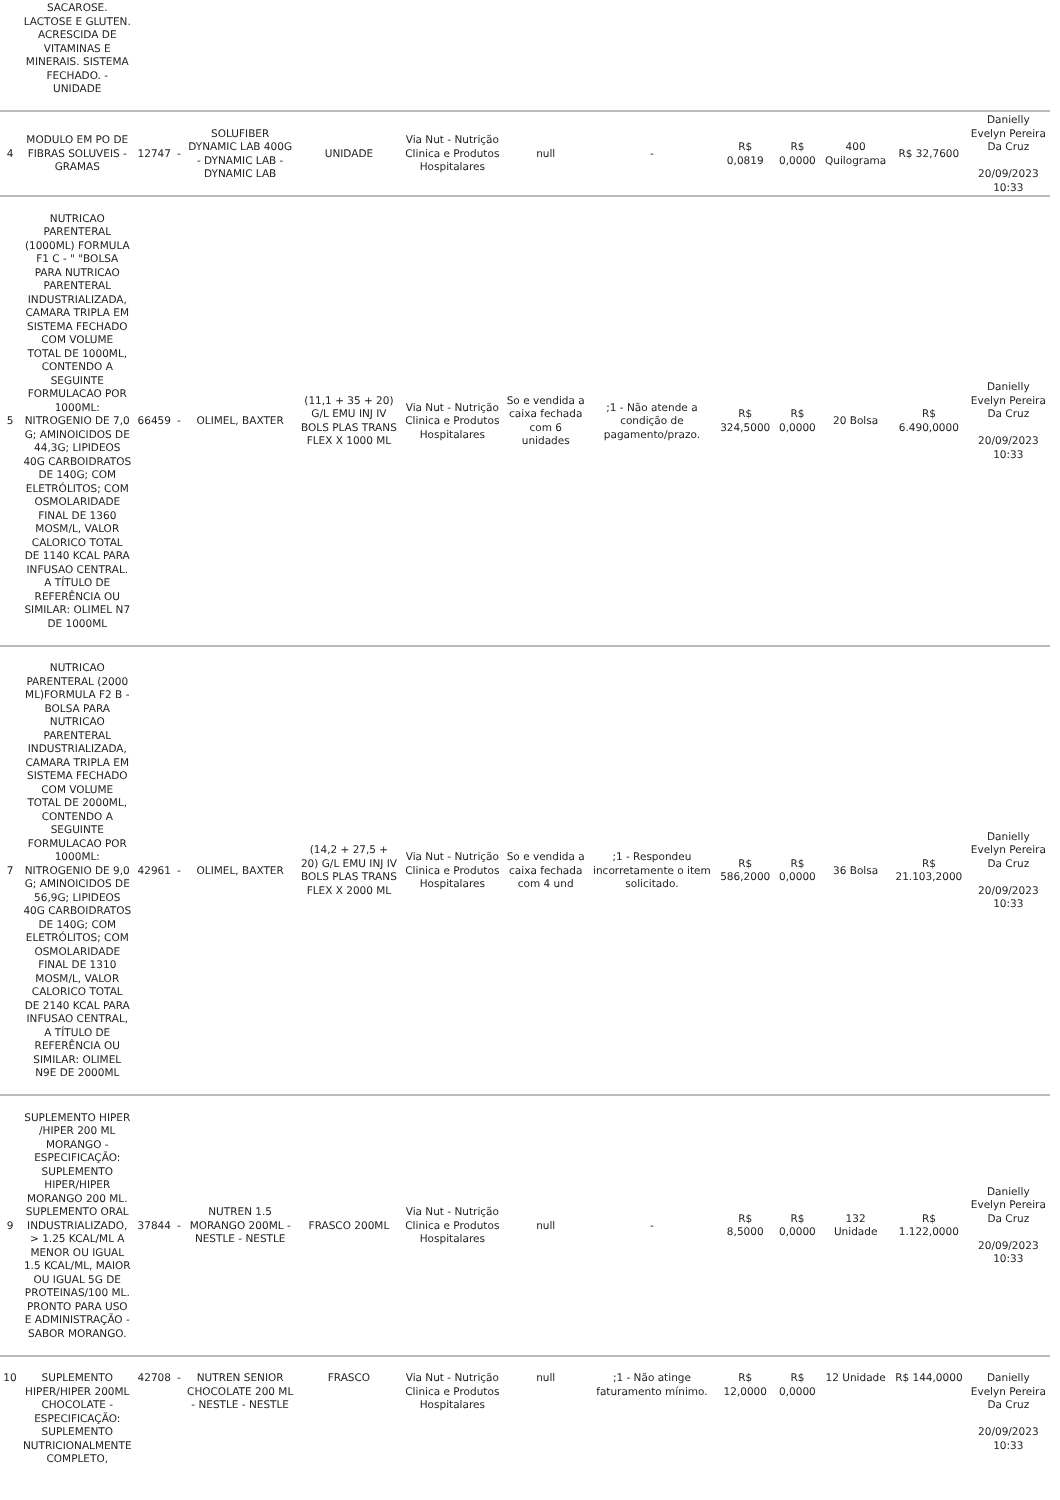| | SACAROSE. LACTOSE E GLUTEN. ACRESCIDA DE VITAMINAS E MINERAIS. SISTEMA FECHADO. - UNIDADE | | | | | | | | | | | | |
| 4 | MODULO EM PO DE FIBRAS SOLUVEIS - GRAMAS | 12747 | - | SOLUFIBER DYNAMIC LAB 400G - DYNAMIC LAB - DYNAMIC LAB | UNIDADE | Via Nut - Nutrição Clinica e Produtos Hospitalares | null | - | R$ 0,0819 | R$ 0,0000 | 400 Quilograma | R$ 32,7600 | Danielly Evelyn Pereira Da Cruz 20/09/2023 10:33 |
| 5 | NUTRICAO PARENTERAL (1000ML) FORMULA F1 C - " "BOLSA PARA NUTRICAO PARENTERAL INDUSTRIALIZADA, CAMARA TRIPLA EM SISTEMA FECHADO COM VOLUME TOTAL DE 1000ML, CONTENDO A SEGUINTE FORMULACAO POR 1000ML: NITROGENIO DE 7,0 G; AMINOICIDOS DE 44,3G; LIPIDEOS 40G CARBOIDRATOS DE 140G; COM ELETRÓLITOS; COM OSMOLARIDADE FINAL DE 1360 MOSM/L, VALOR CALORICO TOTAL DE 1140 KCAL PARA INFUSAO CENTRAL. A TÍTULO DE REFERÊNCIA OU SIMILAR: OLIMEL N7 DE 1000ML | 66459 | - | OLIMEL, BAXTER | (11,1 + 35 + 20) G/L EMU INJ IV BOLS PLAS TRANS FLEX X 1000 ML | Via Nut - Nutrição Clinica e Produtos Hospitalares | So e vendida a caixa fechada com 6 unidades | ;1 - Não atende a condição de pagamento/prazo. | R$ 324,5000 | R$ 0,0000 | 20 Bolsa | R$ 6.490,0000 | Danielly Evelyn Pereira Da Cruz 20/09/2023 10:33 |
| 7 | NUTRICAO PARENTERAL (2000 ML)FORMULA F2 B - BOLSA PARA NUTRICAO PARENTERAL INDUSTRIALIZADA, CAMARA TRIPLA EM SISTEMA FECHADO COM VOLUME TOTAL DE 2000ML, CONTENDO A SEGUINTE FORMULACAO POR 1000ML: NITROGENIO DE 9,0 G; AMINOICIDOS DE 56,9G; LIPIDEOS 40G CARBOIDRATOS DE 140G; COM ELETRÓLITOS; COM OSMOLARIDADE FINAL DE 1310 MOSM/L, VALOR CALORICO TOTAL DE 2140 KCAL PARA INFUSAO CENTRAL, A TÍTULO DE REFERÊNCIA OU SIMILAR: OLIMEL N9E DE 2000ML | 42961 | - | OLIMEL, BAXTER | (14,2 + 27,5 + 20) G/L EMU INJ IV BOLS PLAS TRANS FLEX X 2000 ML | Via Nut - Nutrição Clinica e Produtos Hospitalares | So e vendida a caixa fechada com 4 und | ;1 - Respondeu incorretamente o item solicitado. | R$ 586,2000 | R$ 0,0000 | 36 Bolsa | R$ 21.103,2000 | Danielly Evelyn Pereira Da Cruz 20/09/2023 10:33 |
| 9 | SUPLEMENTO HIPER /HIPER 200 ML MORANGO - ESPECIFICAÇÃO: SUPLEMENTO HIPER/HIPER MORANGO 200 ML. SUPLEMENTO ORAL INDUSTRIALIZADO, > 1.25 KCAL/ML A MENOR OU IGUAL 1.5 KCAL/ML, MAIOR OU IGUAL 5G DE PROTEINAS/100 ML. PRONTO PARA USO E ADMINISTRAÇÃO - SABOR MORANGO. | 37844 | - | NUTREN 1.5 MORANGO 200ML - NESTLE - NESTLE | FRASCO 200ML | Via Nut - Nutrição Clinica e Produtos Hospitalares | null | - | R$ 8,5000 | R$ 0,0000 | 132 Unidade | R$ 1.122,0000 | Danielly Evelyn Pereira Da Cruz 20/09/2023 10:33 |
| 10 | SUPLEMENTO HIPER/HIPER 200ML CHOCOLATE - ESPECIFICAÇÃO: SUPLEMENTO NUTRICIONALMENTE COMPLETO, | 42708 | - | NUTREN SENIOR CHOCOLATE 200 ML - NESTLE - NESTLE | FRASCO | Via Nut - Nutrição Clinica e Produtos Hospitalares | null | ;1 - Não atinge faturamento mínimo. | R$ 12,0000 | R$ 0,0000 | 12 Unidade | R$ 144,0000 | Danielly Evelyn Pereira Da Cruz 20/09/2023 10:33 |